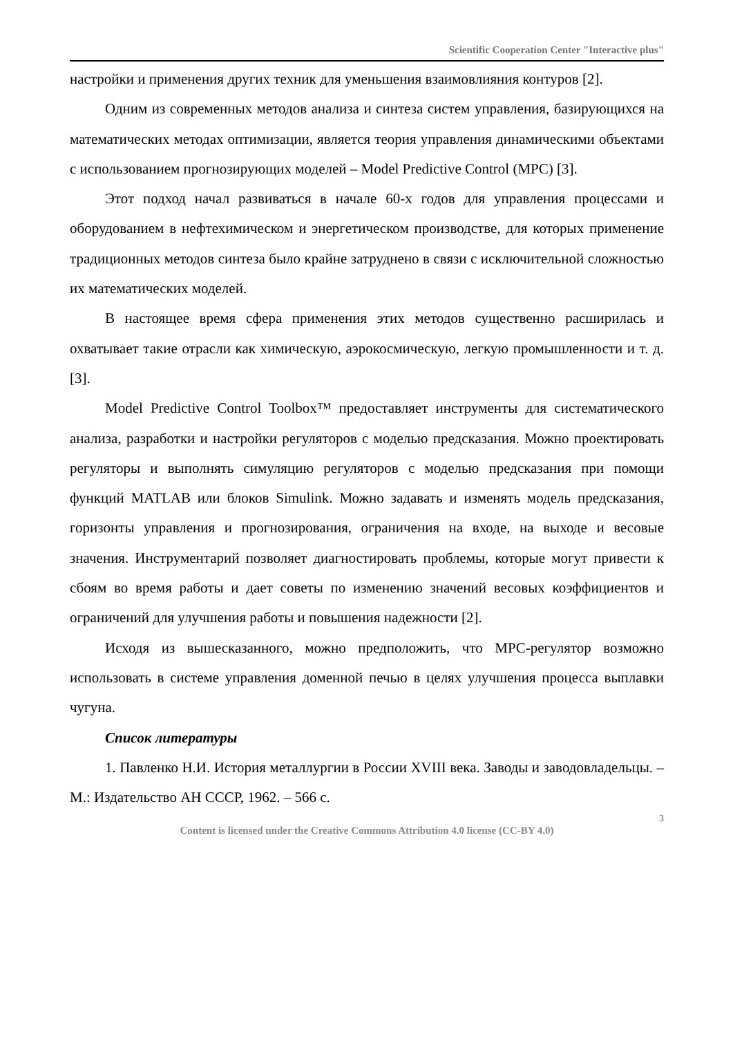Scientific Cooperation Center "Interactive plus"
настройки и применения других техник для уменьшения взаимовлияния контуров [2].
Одним из современных методов анализа и синтеза систем управления, базирующихся на математических методах оптимизации, является теория управления динамическими объектами с использованием прогнозирующих моделей – Model Predictive Control (MPC) [3].
Этот подход начал развиваться в начале 60-х годов для управления процессами и оборудованием в нефтехимическом и энергетическом производстве, для которых применение традиционных методов синтеза было крайне затруднено в связи с исключительной сложностью их математических моделей.
В настоящее время сфера применения этих методов существенно расширилась и охватывает такие отрасли как химическую, аэрокосмическую, легкую промышленности и т. д. [3].
Model Predictive Control Toolbox™ предоставляет инструменты для систематического анализа, разработки и настройки регуляторов с моделью предсказания. Можно проектировать регуляторы и выполнять симуляцию регуляторов с моделью предсказания при помощи функций MATLAB или блоков Simulink. Можно задавать и изменять модель предсказания, горизонты управления и прогнозирования, ограничения на входе, на выходе и весовые значения. Инструментарий позволяет диагностировать проблемы, которые могут привести к сбоям во время работы и дает советы по изменению значений весовых коэффициентов и ограничений для улучшения работы и повышения надежности [2].
Исходя из вышесказанного, можно предположить, что MPC-регулятор возможно использовать в системе управления доменной печью в целях улучшения процесса выплавки чугуна.
Список литературы
1. Павленко Н.И. История металлургии в России XVIII века. Заводы и заводовладельцы. – М.: Издательство АН СССР, 1962. – 566 с.
3
Content is licensed under the Creative Commons Attribution 4.0 license (CC-BY 4.0)